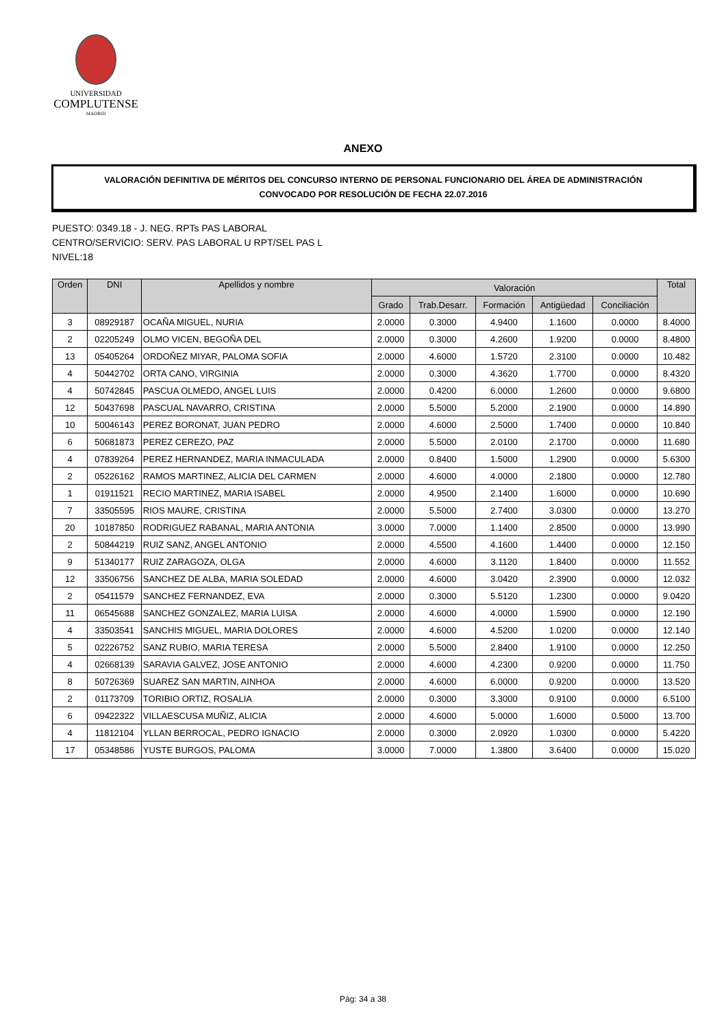UNIVERSIDAD
COMPLUTENSE
MADRID
ANEXO
VALORACIÓN DEFINITIVA DE MÉRITOS DEL CONCURSO INTERNO DE PERSONAL FUNCIONARIO DEL ÁREA DE ADMINISTRACIÓN
CONVOCADO POR RESOLUCIÓN DE FECHA 22.07.2016
PUESTO: 0349.18 - J. NEG. RPTs PAS LABORAL
CENTRO/SERVICIO: SERV. PAS LABORAL U RPT/SEL PAS L
NIVEL:18
| Orden | DNI | Apellidos y nombre | Valoración | | | | | Total |
| --- | --- | --- | --- | --- | --- | --- | --- | --- |
| | | | Grado | Trab.Desarr. | Formación | Antigüedad | Conciliación | |
| 3 | 08929187 | OCAÑA MIGUEL, NURIA | 2.0000 | 0.3000 | 4.9400 | 1.1600 | 0.0000 | 8.4000 |
| 2 | 02205249 | OLMO VICEN, BEGOÑA DEL | 2.0000 | 0.3000 | 4.2600 | 1.9200 | 0.0000 | 8.4800 |
| 13 | 05405264 | ORDOÑEZ MIYAR, PALOMA SOFIA | 2.0000 | 4.6000 | 1.5720 | 2.3100 | 0.0000 | 10.482 |
| 4 | 50442702 | ORTA CANO, VIRGINIA | 2.0000 | 0.3000 | 4.3620 | 1.7700 | 0.0000 | 8.4320 |
| 4 | 50742845 | PASCUA OLMEDO, ANGEL LUIS | 2.0000 | 0.4200 | 6.0000 | 1.2600 | 0.0000 | 9.6800 |
| 12 | 50437698 | PASCUAL NAVARRO, CRISTINA | 2.0000 | 5.5000 | 5.2000 | 2.1900 | 0.0000 | 14.890 |
| 10 | 50046143 | PEREZ BORONAT, JUAN PEDRO | 2.0000 | 4.6000 | 2.5000 | 1.7400 | 0.0000 | 10.840 |
| 6 | 50681873 | PEREZ CEREZO, PAZ | 2.0000 | 5.5000 | 2.0100 | 2.1700 | 0.0000 | 11.680 |
| 4 | 07839264 | PEREZ HERNANDEZ, MARIA INMACULADA | 2.0000 | 0.8400 | 1.5000 | 1.2900 | 0.0000 | 5.6300 |
| 2 | 05226162 | RAMOS MARTINEZ, ALICIA DEL CARMEN | 2.0000 | 4.6000 | 4.0000 | 2.1800 | 0.0000 | 12.780 |
| 1 | 01911521 | RECIO MARTINEZ, MARIA ISABEL | 2.0000 | 4.9500 | 2.1400 | 1.6000 | 0.0000 | 10.690 |
| 7 | 33505595 | RIOS MAURE, CRISTINA | 2.0000 | 5.5000 | 2.7400 | 3.0300 | 0.0000 | 13.270 |
| 20 | 10187850 | RODRIGUEZ RABANAL, MARIA ANTONIA | 3.0000 | 7.0000 | 1.1400 | 2.8500 | 0.0000 | 13.990 |
| 2 | 50844219 | RUIZ SANZ, ANGEL ANTONIO | 2.0000 | 4.5500 | 4.1600 | 1.4400 | 0.0000 | 12.150 |
| 9 | 51340177 | RUIZ ZARAGOZA, OLGA | 2.0000 | 4.6000 | 3.1120 | 1.8400 | 0.0000 | 11.552 |
| 12 | 33506756 | SANCHEZ DE ALBA, MARIA SOLEDAD | 2.0000 | 4.6000 | 3.0420 | 2.3900 | 0.0000 | 12.032 |
| 2 | 05411579 | SANCHEZ FERNANDEZ, EVA | 2.0000 | 0.3000 | 5.5120 | 1.2300 | 0.0000 | 9.0420 |
| 11 | 06545688 | SANCHEZ GONZALEZ, MARIA LUISA | 2.0000 | 4.6000 | 4.0000 | 1.5900 | 0.0000 | 12.190 |
| 4 | 33503541 | SANCHIS MIGUEL, MARIA DOLORES | 2.0000 | 4.6000 | 4.5200 | 1.0200 | 0.0000 | 12.140 |
| 5 | 02226752 | SANZ RUBIO, MARIA TERESA | 2.0000 | 5.5000 | 2.8400 | 1.9100 | 0.0000 | 12.250 |
| 4 | 02668139 | SARAVIA GALVEZ, JOSE ANTONIO | 2.0000 | 4.6000 | 4.2300 | 0.9200 | 0.0000 | 11.750 |
| 8 | 50726369 | SUAREZ SAN MARTIN, AINHOA | 2.0000 | 4.6000 | 6.0000 | 0.9200 | 0.0000 | 13.520 |
| 2 | 01173709 | TORIBIO ORTIZ, ROSALIA | 2.0000 | 0.3000 | 3.3000 | 0.9100 | 0.0000 | 6.5100 |
| 6 | 09422322 | VILLAESCUSA MUÑIZ, ALICIA | 2.0000 | 4.6000 | 5.0000 | 1.6000 | 0.5000 | 13.700 |
| 4 | 11812104 | YLLAN BERROCAL, PEDRO IGNACIO | 2.0000 | 0.3000 | 2.0920 | 1.0300 | 0.0000 | 5.4220 |
| 17 | 05348586 | YUSTE BURGOS, PALOMA | 3.0000 | 7.0000 | 1.3800 | 3.6400 | 0.0000 | 15.020 |
Pág: 34 a 38